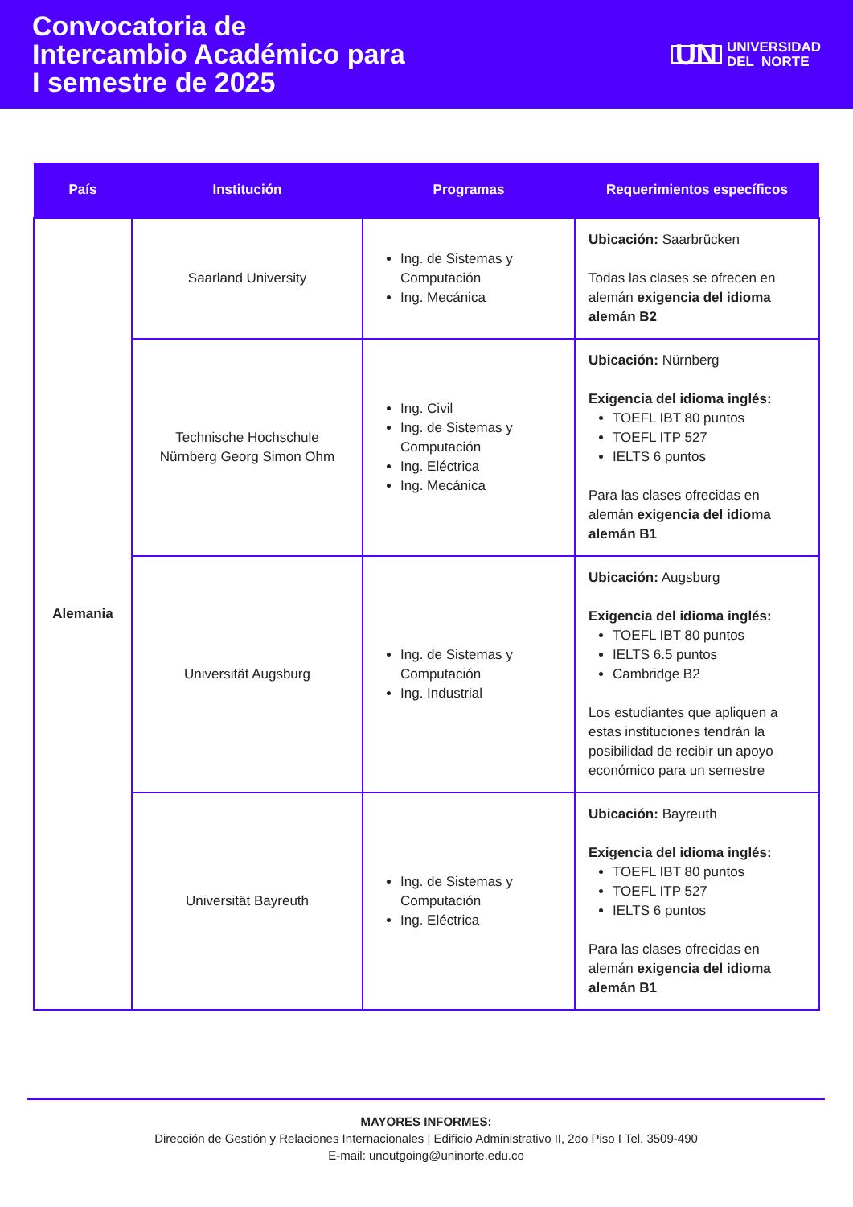Convocatoria de
Intercambio Académico para
I semestre de 2025
UN UNIVERSIDAD
DEL NORTE
| País | Institución | Programas | Requerimientos específicos |
| --- | --- | --- | --- |
| Alemania | Saarland University | Ing. de Sistemas y Computación Ing. Mecánica | Ubicación: Saarbrücken Todas las clases se ofrecen en alemán exigencia del idioma alemán B2 |
| | Technische Hochschule Nürnberg Georg Simon Ohm | Ing. Civil Ing. de Sistemas y Computación Ing. Eléctrica Ing. Mecánica | Ubicación: Nürnberg Exigencia del idioma inglés: TOEFL IBT 80 puntos TOEFL ITP 527 IELTS 6 puntos Para las clases ofrecidas en alemán exigencia del idioma alemán B1 |
| | Universität Augsburg | Ing. de Sistemas y Computación Ing. Industrial | Ubicación: Augsburg Exigencia del idioma inglés: TOEFL IBT 80 puntos IELTS 6.5 puntos Cambridge B2 Los estudiantes que apliquen a estas instituciones tendrán la posibilidad de recibir un apoyo económico para un semestre |
| | Universität Bayreuth | Ing. de Sistemas y Computación Ing. Eléctrica | Ubicación: Bayreuth Exigencia del idioma inglés: TOEFL IBT 80 puntos TOEFL ITP 527 IELTS 6 puntos Para las clases ofrecidas en alemán exigencia del idioma alemán B1 |
MAYORES INFORMES:
Dirección de Gestión y Relaciones Internacionales | Edificio Administrativo II, 2do Piso I Tel. 3509-490
E-mail: unoutgoing@uninorte.edu.co